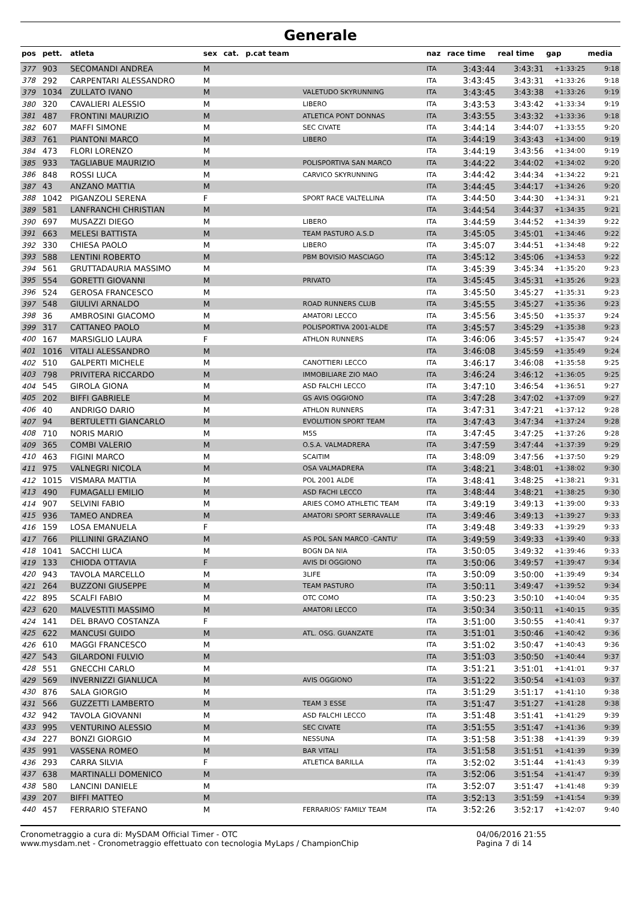Generale
| pos | pett. | atleta | sex | cat. | p.cat team | | naz | race time | real time | gap | media |
| --- | --- | --- | --- | --- | --- | --- | --- | --- | --- | --- | --- |
| 377 | 903 | SECOMANDI ANDREA | M | | | | ITA | 3:43:44 | 3:43:31 | +1:33:25 | 9:18 |
| 378 | 292 | CARPENTARI ALESSANDRO | M | | | | ITA | 3:43:45 | 3:43:31 | +1:33:26 | 9:18 |
| 379 | 1034 | ZULLATO IVANO | M | | | VALETUDO SKYRUNNING | ITA | 3:43:45 | 3:43:38 | +1:33:26 | 9:19 |
| 380 | 320 | CAVALIERI ALESSIO | M | | | LIBERO | ITA | 3:43:53 | 3:43:42 | +1:33:34 | 9:19 |
| 381 | 487 | FRONTINI MAURIZIO | M | | | ATLETICA PONT DONNAS | ITA | 3:43:55 | 3:43:32 | +1:33:36 | 9:18 |
| 382 | 607 | MAFFI SIMONE | M | | | SEC CIVATE | ITA | 3:44:14 | 3:44:07 | +1:33:55 | 9:20 |
| 383 | 761 | PIANTONI MARCO | M | | | LIBERO | ITA | 3:44:19 | 3:43:43 | +1:34:00 | 9:19 |
| 384 | 473 | FLORI LORENZO | M | | | | ITA | 3:44:19 | 3:43:56 | +1:34:00 | 9:19 |
| 385 | 933 | TAGLIABUE MAURIZIO | M | | | POLISPORTIVA SAN MARCO | ITA | 3:44:22 | 3:44:02 | +1:34:02 | 9:20 |
| 386 | 848 | ROSSI LUCA | M | | | CARVICO SKYRUNNING | ITA | 3:44:42 | 3:44:34 | +1:34:22 | 9:21 |
| 387 | 43 | ANZANO MATTIA | M | | | | ITA | 3:44:45 | 3:44:17 | +1:34:26 | 9:20 |
| 388 | 1042 | PIGANZOLI SERENA | F | | | SPORT RACE VALTELLINA | ITA | 3:44:50 | 3:44:30 | +1:34:31 | 9:21 |
| 389 | 581 | LANFRANCHI CHRISTIAN | M | | | | ITA | 3:44:54 | 3:44:37 | +1:34:35 | 9:21 |
| 390 | 697 | MUSAZZI DIEGO | M | | | LIBERO | ITA | 3:44:59 | 3:44:52 | +1:34:39 | 9:22 |
| 391 | 663 | MELESI BATTISTA | M | | | TEAM PASTURO A.S.D | ITA | 3:45:05 | 3:45:01 | +1:34:46 | 9:22 |
| 392 | 330 | CHIESA PAOLO | M | | | LIBERO | ITA | 3:45:07 | 3:44:51 | +1:34:48 | 9:22 |
| 393 | 588 | LENTINI ROBERTO | M | | | PBM BOVISIO MASCIAGO | ITA | 3:45:12 | 3:45:06 | +1:34:53 | 9:22 |
| 394 | 561 | GRUTTADAURIA MASSIMO | M | | | | ITA | 3:45:39 | 3:45:34 | +1:35:20 | 9:23 |
| 395 | 554 | GORETTI GIOVANNI | M | | | PRIVATO | ITA | 3:45:45 | 3:45:31 | +1:35:26 | 9:23 |
| 396 | 524 | GEROSA FRANCESCO | M | | | | ITA | 3:45:50 | 3:45:27 | +1:35:31 | 9:23 |
| 397 | 548 | GIULIVI ARNALDO | M | | | ROAD RUNNERS CLUB | ITA | 3:45:55 | 3:45:27 | +1:35:36 | 9:23 |
| 398 | 36 | AMBROSINI GIACOMO | M | | | AMATORI LECCO | ITA | 3:45:56 | 3:45:50 | +1:35:37 | 9:24 |
| 399 | 317 | CATTANEO PAOLO | M | | | POLISPORTIVA 2001-ALDE | ITA | 3:45:57 | 3:45:29 | +1:35:38 | 9:23 |
| 400 | 167 | MARSIGLIO LAURA | F | | | ATHLON RUNNERS | ITA | 3:46:06 | 3:45:57 | +1:35:47 | 9:24 |
| 401 | 1016 | VITALI ALESSANDRO | M | | | | ITA | 3:46:08 | 3:45:59 | +1:35:49 | 9:24 |
| 402 | 510 | GALPERTI MICHELE | M | | | CANOTTIERI LECCO | ITA | 3:46:17 | 3:46:08 | +1:35:58 | 9:25 |
| 403 | 798 | PRIVITERA RICCARDO | M | | | IMMOBILIARE ZIO MAO | ITA | 3:46:24 | 3:46:12 | +1:36:05 | 9:25 |
| 404 | 545 | GIROLA GIONA | M | | | ASD FALCHI LECCO | ITA | 3:47:10 | 3:46:54 | +1:36:51 | 9:27 |
| 405 | 202 | BIFFI GABRIELE | M | | | GS AVIS OGGIONO | ITA | 3:47:28 | 3:47:02 | +1:37:09 | 9:27 |
| 406 | 40 | ANDRIGO DARIO | M | | | ATHLON RUNNERS | ITA | 3:47:31 | 3:47:21 | +1:37:12 | 9:28 |
| 407 | 94 | BERTULETTI GIANCARLO | M | | | EVOLUTION SPORT TEAM | ITA | 3:47:43 | 3:47:34 | +1:37:24 | 9:28 |
| 408 | 710 | NORIS MARIO | M | | | M5S | ITA | 3:47:45 | 3:47:25 | +1:37:26 | 9:28 |
| 409 | 365 | COMBI VALERIO | M | | | O.S.A. VALMADRERA | ITA | 3:47:59 | 3:47:44 | +1:37:39 | 9:29 |
| 410 | 463 | FIGINI MARCO | M | | | SCAITIM | ITA | 3:48:09 | 3:47:56 | +1:37:50 | 9:29 |
| 411 | 975 | VALNEGRI NICOLA | M | | | OSA VALMADRERA | ITA | 3:48:21 | 3:48:01 | +1:38:02 | 9:30 |
| 412 | 1015 | VISMARA MATTIA | M | | | POL 2001 ALDE | ITA | 3:48:41 | 3:48:25 | +1:38:21 | 9:31 |
| 413 | 490 | FUMAGALLI EMILIO | M | | | ASD FACHI LECCO | ITA | 3:48:44 | 3:48:21 | +1:38:25 | 9:30 |
| 414 | 907 | SELVINI FABIO | M | | | ARIES COMO ATHLETIC TEAM | ITA | 3:49:19 | 3:49:13 | +1:39:00 | 9:33 |
| 415 | 936 | TAMEO ANDREA | M | | | AMATORI SPORT SERRAVALLE | ITA | 3:49:46 | 3:49:13 | +1:39:27 | 9:33 |
| 416 | 159 | LOSA EMANUELA | F | | | | ITA | 3:49:48 | 3:49:33 | +1:39:29 | 9:33 |
| 417 | 766 | PILLININI GRAZIANO | M | | | AS POL SAN MARCO -CANTU' | ITA | 3:49:59 | 3:49:33 | +1:39:40 | 9:33 |
| 418 | 1041 | SACCHI LUCA | M | | | BOGN DA NIA | ITA | 3:50:05 | 3:49:32 | +1:39:46 | 9:33 |
| 419 | 133 | CHIODA OTTAVIA | F | | | AVIS DI OGGIONO | ITA | 3:50:06 | 3:49:57 | +1:39:47 | 9:34 |
| 420 | 943 | TAVOLA MARCELLO | M | | | 3LIFE | ITA | 3:50:09 | 3:50:00 | +1:39:49 | 9:34 |
| 421 | 264 | BUZZONI GIUSEPPE | M | | | TEAM PASTURO | ITA | 3:50:11 | 3:49:47 | +1:39:52 | 9:34 |
| 422 | 895 | SCALFI FABIO | M | | | OTC COMO | ITA | 3:50:23 | 3:50:10 | +1:40:04 | 9:35 |
| 423 | 620 | MALVESTITI MASSIMO | M | | | AMATORI LECCO | ITA | 3:50:34 | 3:50:11 | +1:40:15 | 9:35 |
| 424 | 141 | DEL BRAVO COSTANZA | F | | | | ITA | 3:51:00 | 3:50:55 | +1:40:41 | 9:37 |
| 425 | 622 | MANCUSI GUIDO | M | | | ATL. OSG. GUANZATE | ITA | 3:51:01 | 3:50:46 | +1:40:42 | 9:36 |
| 426 | 610 | MAGGI FRANCESCO | M | | | | ITA | 3:51:02 | 3:50:47 | +1:40:43 | 9:36 |
| 427 | 543 | GILARDONI FULVIO | M | | | | ITA | 3:51:03 | 3:50:50 | +1:40:44 | 9:37 |
| 428 | 551 | GNECCHI CARLO | M | | | | ITA | 3:51:21 | 3:51:01 | +1:41:01 | 9:37 |
| 429 | 569 | INVERNIZZI GIANLUCA | M | | | AVIS OGGIONO | ITA | 3:51:22 | 3:50:54 | +1:41:03 | 9:37 |
| 430 | 876 | SALA GIORGIO | M | | | | ITA | 3:51:29 | 3:51:17 | +1:41:10 | 9:38 |
| 431 | 566 | GUZZETTI LAMBERTO | M | | | TEAM 3 ESSE | ITA | 3:51:47 | 3:51:27 | +1:41:28 | 9:38 |
| 432 | 942 | TAVOLA GIOVANNI | M | | | ASD FALCHI LECCO | ITA | 3:51:48 | 3:51:41 | +1:41:29 | 9:39 |
| 433 | 995 | VENTURINO ALESSIO | M | | | SEC CIVATE | ITA | 3:51:55 | 3:51:47 | +1:41:36 | 9:39 |
| 434 | 227 | BONZI GIORGIO | M | | | NESSUNA | ITA | 3:51:58 | 3:51:38 | +1:41:39 | 9:39 |
| 435 | 991 | VASSENA ROMEO | M | | | BAR VITALI | ITA | 3:51:58 | 3:51:51 | +1:41:39 | 9:39 |
| 436 | 293 | CARRA SILVIA | F | | | ATLETICA BARILLA | ITA | 3:52:02 | 3:51:44 | +1:41:43 | 9:39 |
| 437 | 638 | MARTINALLI DOMENICO | M | | | | ITA | 3:52:06 | 3:51:54 | +1:41:47 | 9:39 |
| 438 | 580 | LANCINI DANIELE | M | | | | ITA | 3:52:07 | 3:51:47 | +1:41:48 | 9:39 |
| 439 | 207 | BIFFI MATTEO | M | | | | ITA | 3:52:13 | 3:51:59 | +1:41:54 | 9:39 |
| 440 | 457 | FERRARIO STEFANO | M | | | FERRARIOS' FAMILY TEAM | ITA | 3:52:26 | 3:52:17 | +1:42:07 | 9:40 |
Cronometraggio a cura di: MySDAM Official Timer - OTC
www.mysdam.net - Cronometraggio effettuato con tecnologia MyLaps / ChampionChip
04/06/2016 21:55
Pagina 7 di 14